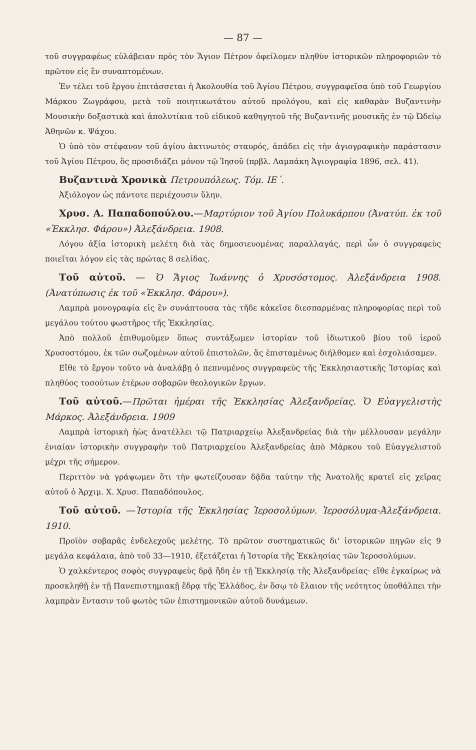— 87 —
τοῦ συγγραφέως εὐλάβειαν πρὸς τὸν Ἅγιον Πέτρον ὀφείλομεν πληθὺν ἱστορικῶν πληροφοριῶν τὸ πρῶτον εἰς ἓν συναπτομένων.
Ἐν τέλει τοῦ ἔργου ἐπιτάσσεται ἡ Ἀκολουθία τοῦ Ἁγίου Πέτρου, συγγραφεῖσα ὑπὸ τοῦ Γεωργίου Μάρκου Ζωγράφου, μετὰ τοῦ ποιητικωτάτου αὐτοῦ προλόγου, καὶ εἰς καθαρὰν Βυζαντινὴν Μουσικὴν δοξαστικὰ καὶ ἀπολυτίκια τοῦ εἰδικοῦ καθηγητοῦ τῆς Βυζαντινῆς μουσικῆς ἐν τῷ Ὠδείῳ Ἀθηνῶν κ. Ψάχου.
Ὁ ὑπὸ τὸν στέφανον τοῦ ἁγίου ἀκτινωτὸς σταυρός, ἀπάδει εἰς τὴν ἁγιογραφικὴν παράστασιν τοῦ Ἁγίου Πέτρου, ὃς προσιδιάζει μόνον τῷ Ἰησοῦ (πρβλ. Λαμπάκη Ἁγιογραφία 1896, σελ. 41).
Βυζαντινὰ Χρονικὰ Πετρουπόλεως. Τόμ. ΙΕ΄.
Ἀξιόλογον ὡς πάντοτε περιέχουσιν ὕλην.
Χρυσ. Α. Παπαδοπούλου.—Μαρτύριον τοῦ Ἁγίου Πολυκάρπου (Ἀνατύπ. ἐκ τοῦ «Ἐκκλησ. Φάρου») Ἀλεξάνδρεια. 1908.
Λόγου ἀξία ἱστορικὴ μελέτη διὰ τὰς δημοσιευομένας παραλλαγάς, περὶ ὧν ὁ συγγραφεὺς ποιεῖται λόγον εἰς τὰς πρώτας 8 σελίδας.
Τοῦ αὐτοῦ. — Ὁ Ἅγιος Ἰωάννης ὁ Χρυσόστομος. Ἀλεξάνδρεια 1908. (Ἀνατύπωσις ἐκ τοῦ «Ἐκκλησ. Φάρου»).
Λαμπρὰ μονογραφία εἰς ἓν συνάπτουσα τὰς τῆδε κἀκεῖσε διεσπαρμένας πληροφορίας περὶ τοῦ μεγάλου τούτου φωστῆρος τῆς Ἐκκλησίας.
Ἀπὸ πολλοῦ ἐπιθυμοῦμεν ὅπως συντάξωμεν ἱστορίαν τοῦ ἰδιωτικοῦ βίου τοῦ ἱεροῦ Χρυσοστόμου, ἐκ τῶν σωζομένων αὐτοῦ ἐπιστολῶν, ἃς ἐπισταμένως διήλθομεν καὶ ἐσχολιάσαμεν.
Εἴθε τὸ ἔργον τοῦτο νὰ ἀναλάβῃ ὁ πεπνυμένος συγγραφεὺς τῆς Ἐκκλησιαστικῆς Ἱστορίας καὶ πληθύος τοσούτων ἑτέρων σοβαρῶν θεολογικῶν ἔργων.
Τοῦ αὐτοῦ.—Πρῶται ἡμέραι τῆς Ἐκκλησίας Ἀλεξανδρείας. Ὁ Εὐαγγελιστὴς Μάρκος. Ἀλεξάνδρεια. 1909
Λαμπρὰ ἱστορικὴ ἠὼς ἀνατέλλει τῷ Πατριαρχείῳ Ἀλεξανδρείας διὰ τὴν μέλλουσαν μεγάλην ἐνιαίαν ἱστορικὴν συγγραφὴν τοῦ Πατριαρχείου Ἀλεξανδρείας ἀπὸ Μάρκου τοῦ Εὐαγγελιστοῦ μέχρι τῆς σήμερον.
Περιττὸν νὰ γράψωμεν ὅτι τὴν φωτείζουσαν δᾷδα ταύτην τῆς Ἀνατολῆς κρατεῖ εἰς χεῖρας αὐτοῦ ὁ Ἀρχιμ. Χ. Χρυσ. Παπαδόπουλος.
Τοῦ αὐτοῦ. —Ἱστορία τῆς Ἐκκλησίας Ἱεροσολύμων. Ἱεροσόλυμα-Ἀλεξάνδρεια. 1910.
Προϊὸν σοβαρᾶς ἐνδελεχοῦς μελέτης. Τὸ πρῶτον συστηματικῶς δι' ἱστορικῶν πηγῶν εἰς 9 μεγάλα κεφάλαια, ἀπὸ τοῦ 33—1910, ἐξετάζεται ἡ Ἱστορία τῆς Ἐκκλησίας τῶν Ἱεροσολύμων.
Ὁ χαλκέντερος σοφὸς συγγραφεὺς δρᾷ ἤδη ἐν τῇ Ἐκκλησίᾳ τῆς Ἀλεξανδρείας· εἴθε ἐγκαίρως νὰ προσκληθῇ ἐν τῇ Πανεπιστημιακῇ ἕδρᾳ τῆς Ἑλλάδος, ἐν ὅσῳ τὸ ἔλαιον τῆς νεότητος ὑποθάλπει τὴν λαμπρὰν ἔντασιν τοῦ φωτὸς τῶν ἐπιστημονικῶν αὐτοῦ δυνάμεων.